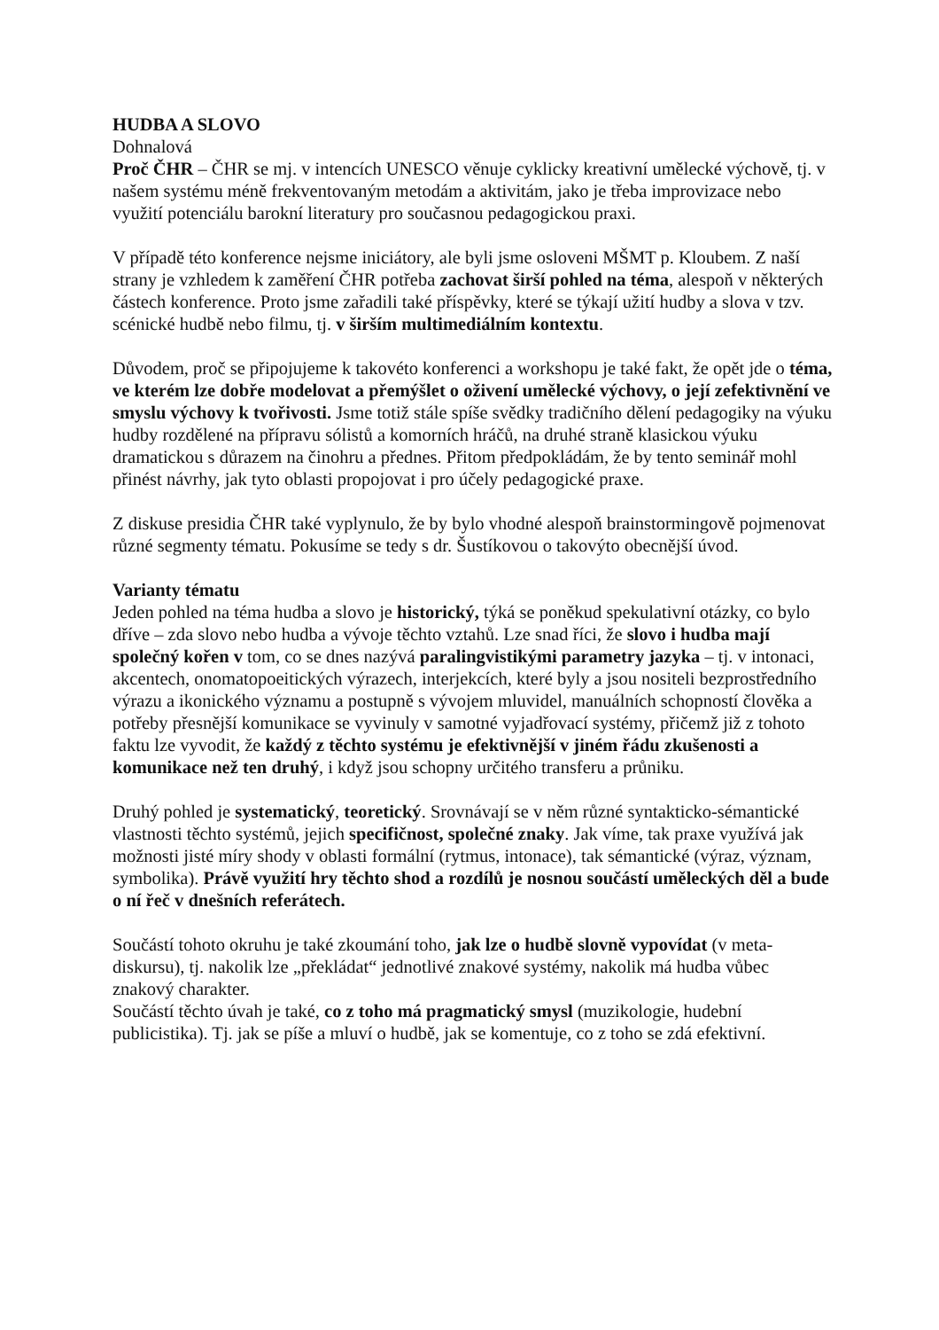HUDBA A SLOVO
Dohnalová
Proč ČHR – ČHR se mj. v intencích UNESCO věnuje cyklicky kreativní umělecké výchově, tj. v našem systému méně frekventovaným metodám a aktivitám, jako je třeba improvizace nebo využití potenciálu barokní literatury pro současnou pedagogickou praxi.
V případě této konference nejsme iniciátory, ale byli jsme osloveni MŠMT p. Kloubem. Z naší strany je vzhledem k zaměření ČHR potřeba zachovat širší pohled na téma, alespoň v některých částech konference. Proto jsme zařadili také příspěvky, které se týkají užití hudby a slova v tzv. scénické hudbě nebo filmu, tj. v širším multimediálním kontextu.
Důvodem, proč se připojujeme k takovéto konferenci a workshopu je také fakt, že opět jde o téma, ve kterém lze dobře modelovat a přemýšlet o oživení umělecké výchovy, o její zefektivnění ve smyslu výchovy k tvořivosti. Jsme totiž stále spíše svědky tradičního dělení pedagogiky na výuku hudby rozdělené na přípravu sólistů a komorních hráčů, na druhé straně klasickou výuku dramatickou s důrazem na činohru a přednes. Přitom předpokládám, že by tento seminář mohl přinést návrhy, jak tyto oblasti propojovat i pro účely pedagogické praxe.
Z diskuse presidia ČHR také vyplynulo, že by bylo vhodné alespoň brainstormingově pojmenovat různé segmenty tématu. Pokusíme se tedy s dr. Šustíkovou o takovýto obecnější úvod.
Varianty tématu
Jeden pohled na téma hudba a slovo je historický, týká se poněkud spekulativní otázky, co bylo dříve – zda slovo nebo hudba a vývoje těchto vztahů. Lze snad říci, že slovo i hudba mají společný kořen v tom, co se dnes nazývá paralingvistikými parametry jazyka – tj. v intonaci, akcentech, onomatopoeitických výrazech, interjekcích, které byly a jsou nositeli bezprostředního výrazu a ikonického významu a postupně s vývojem mluvidel, manuálních schopností člověka a potřeby přesnější komunikace se vyvinuly v samotné vyjadřovací systémy, přičemž již z tohoto faktu lze vyvodit, že každý z těchto systému je efektivnější v jiném řádu zkušenosti a komunikace než ten druhý, i když jsou schopny určitého transferu a průniku.
Druhý pohled je systematický, teoretický. Srovnávají se v něm různé syntakticko-sémantické vlastnosti těchto systémů, jejich specifičnost, společné znaky. Jak víme, tak praxe využívá jak možnosti jisté míry shody v oblasti formální (rytmus, intonace), tak sémantické (výraz, význam, symbolika). Právě využití hry těchto shod a rozdílů je nosnou součástí uměleckých děl a bude o ní řeč v dnešních referátech.
Součástí tohoto okruhu je také zkoumání toho, jak lze o hudbě slovně vypovídat (v meta-diskursu), tj. nakolik lze „překládat“ jednotlivé znakové systémy, nakolik má hudba vůbec znakový charakter.
Součástí těchto úvah je také, co z toho má pragmatický smysl (muzikologie, hudební publicistika). Tj. jak se píše a mluví o hudbě, jak se komentuje, co z toho se zdá efektivní.